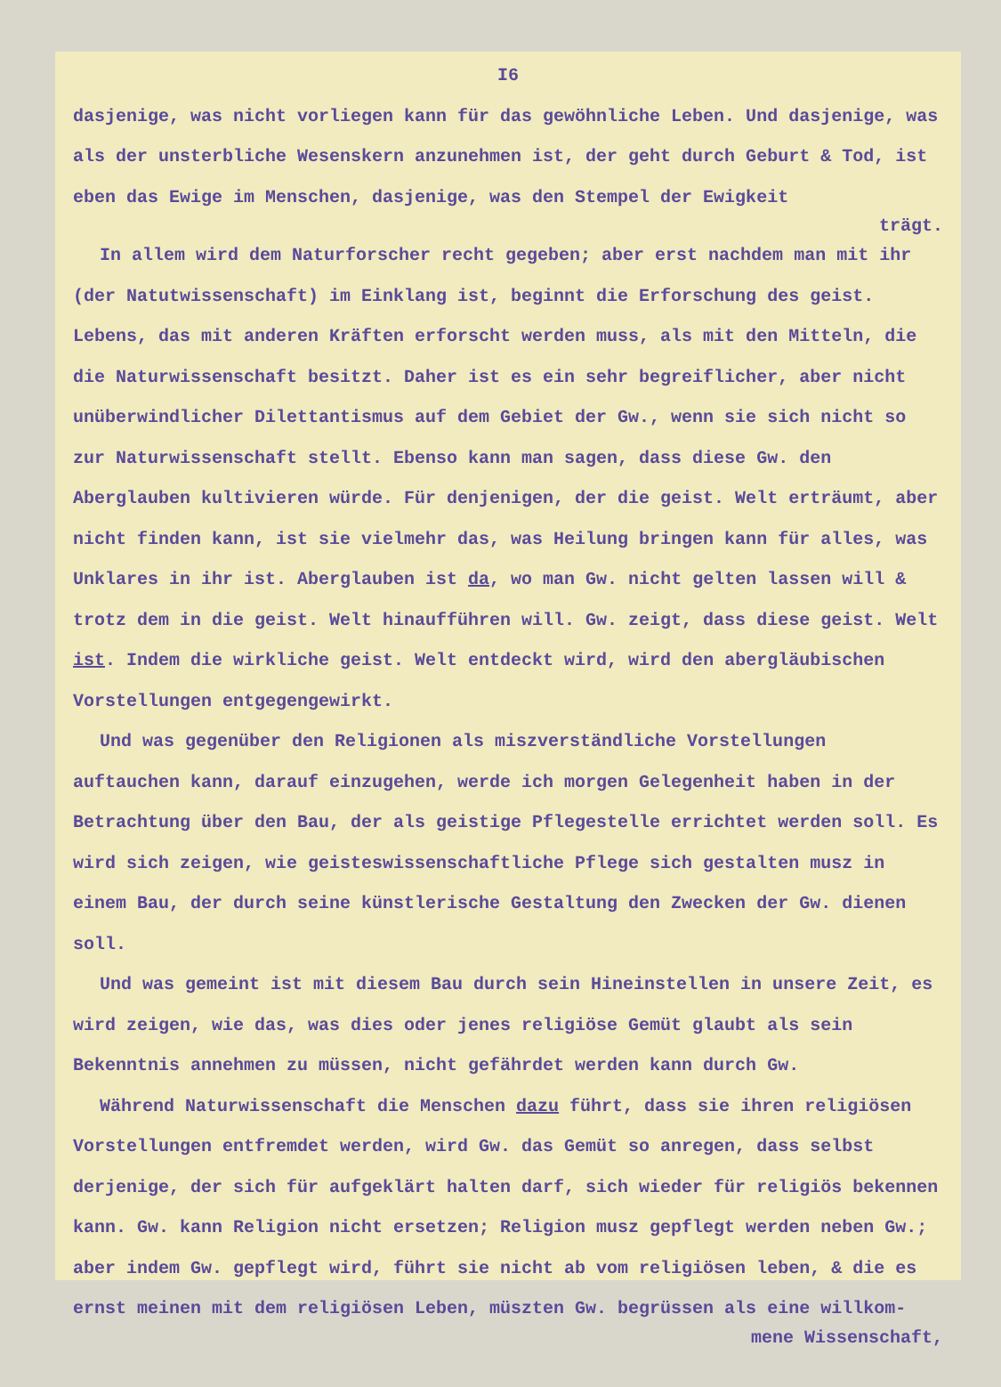I6
dasjenige, was nicht vorliegen kann für das gewöhnliche Leben. Und dasjenige, was als der unsterbliche Wesenskern anzunehmen ist, der geht durch Geburt & Tod, ist eben das Ewige im Menschen, dasjenige, was den Stempel der Ewigkeit
trägt.
In allem wird dem Naturforscher recht gegeben; aber erst nachdem man mit ihr (der Natutwissenschaft) im Einklang ist, beginnt die Erforschung des geist. Lebens, das mit anderen Kräften erforscht werden muss, als mit den Mitteln, die die Naturwissenschaft besitzt. Daher ist es ein sehr begreiflicher, aber nicht unüberwindlicher Dilettantismus auf dem Gebiet der Gw., wenn sie sich nicht so zur Naturwissenschaft stellt. Ebenso kann man sagen, dass diese Gw. den Aberglauben kultivieren würde. Für denjenigen, der die geist. Welt erträumt, aber nicht finden kann, ist sie vielmehr das, was Heilung bringen kann für alles, was Unklares in ihr ist. Aberglauben ist da, wo man Gw. nicht gelten lassen will & trotz dem in die geist. Welt hinaufführen will. Gw. zeigt, dass diese geist. Welt ist. Indem die wirkliche geist. Welt entdeckt wird, wird den abergläubischen Vorstellungen entgegengewirkt.
Und was gegenüber den Religionen als miszverständliche Vorstellungen auftauchen kann, darauf einzugehen, werde ich morgen Gelegenheit haben in der Betrachtung über den Bau, der als geistige Pflegestelle errichtet werden soll. Es wird sich zeigen, wie geisteswissenschaftliche Pflege sich gestalten musz in einem Bau, der durch seine künstlerische Gestaltung den Zwecken der Gw. dienen soll.
Und was gemeint ist mit diesem Bau durch sein Hineinstellen in unsere Zeit, es wird zeigen, wie das, was dies oder jenes religiöse Gemüt glaubt als sein Bekenntnis annehmen zu müssen, nicht gefährdet werden kann durch Gw.
Während Naturwissenschaft die Menschen dazu führt, dass sie ihren religiösen Vorstellungen entfremdet werden, wird Gw. das Gemüt so anregen, dass selbst derjenige, der sich für aufgeklärt halten darf, sich wieder für religiös bekennen kann. Gw. kann Religion nicht ersetzen; Religion musz gepflegt werden neben Gw.; aber indem Gw. gepflegt wird, führt sie nicht ab vom religiösen leben, & die es ernst meinen mit dem religiösen Leben, müszten Gw. begrüssen als eine willkom-
mene Wissenschaft,